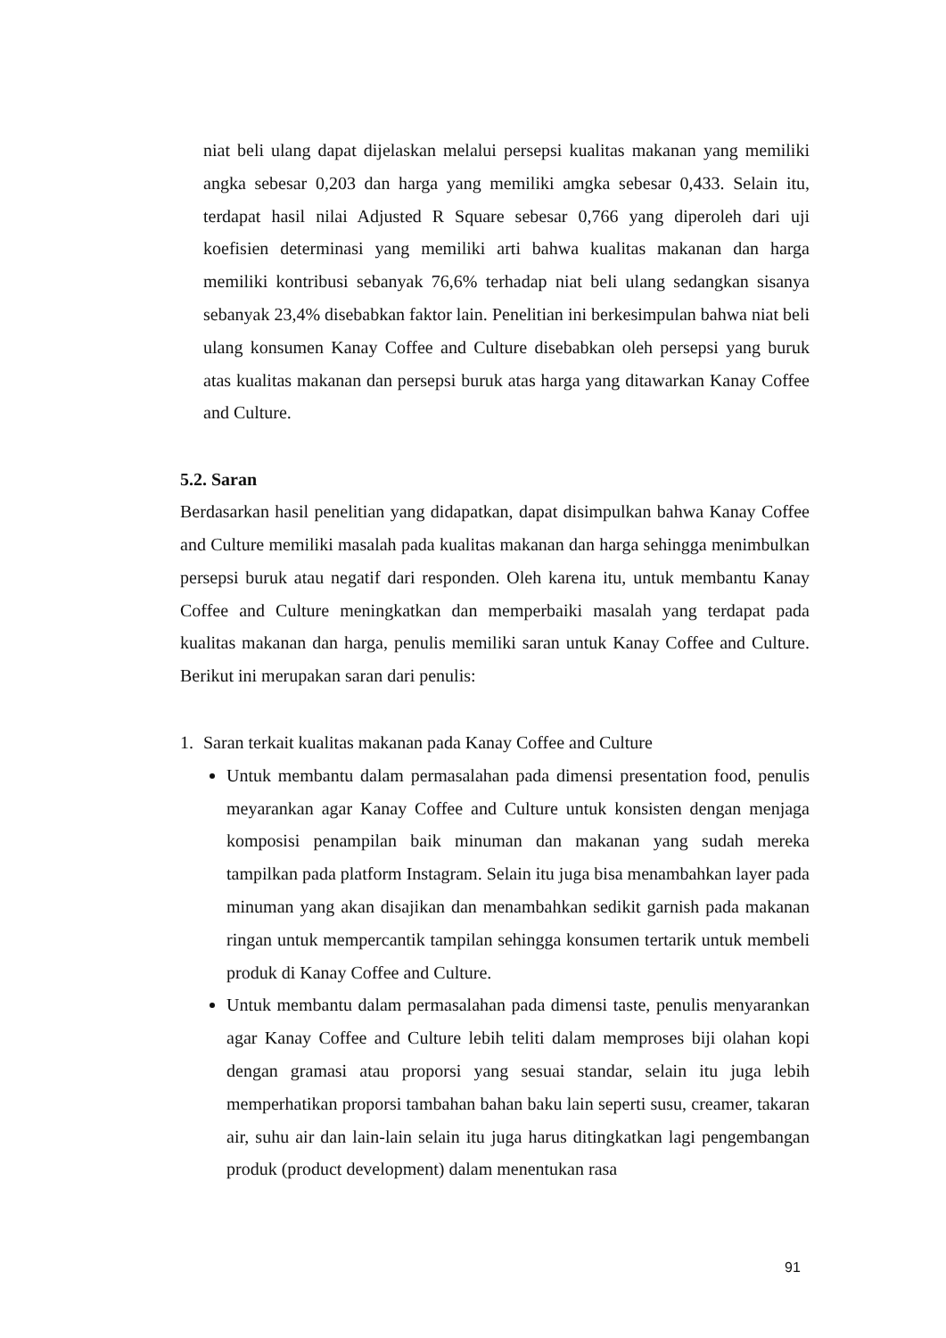niat beli ulang dapat dijelaskan melalui persepsi kualitas makanan yang memiliki angka sebesar 0,203 dan harga yang memiliki amgka sebesar 0,433. Selain itu, terdapat hasil nilai Adjusted R Square sebesar 0,766 yang diperoleh dari uji koefisien determinasi yang memiliki arti bahwa kualitas makanan dan harga memiliki kontribusi sebanyak 76,6% terhadap niat beli ulang sedangkan sisanya sebanyak 23,4% disebabkan faktor lain. Penelitian ini berkesimpulan bahwa niat beli ulang konsumen Kanay Coffee and Culture disebabkan oleh persepsi yang buruk atas kualitas makanan dan persepsi buruk atas harga yang ditawarkan Kanay Coffee and Culture.
5.2. Saran
Berdasarkan hasil penelitian yang didapatkan, dapat disimpulkan bahwa Kanay Coffee and Culture memiliki masalah pada kualitas makanan dan harga sehingga menimbulkan persepsi buruk atau negatif dari responden. Oleh karena itu, untuk membantu Kanay Coffee and Culture meningkatkan dan memperbaiki masalah yang terdapat pada kualitas makanan dan harga, penulis memiliki saran untuk Kanay Coffee and Culture. Berikut ini merupakan saran dari penulis:
1. Saran terkait kualitas makanan pada Kanay Coffee and Culture
Untuk membantu dalam permasalahan pada dimensi presentation food, penulis meyarankan agar Kanay Coffee and Culture untuk konsisten dengan menjaga komposisi penampilan baik minuman dan makanan yang sudah mereka tampilkan pada platform Instagram. Selain itu juga bisa menambahkan layer pada minuman yang akan disajikan dan menambahkan sedikit garnish pada makanan ringan untuk mempercantik tampilan sehingga konsumen tertarik untuk membeli produk di Kanay Coffee and Culture.
Untuk membantu dalam permasalahan pada dimensi taste, penulis menyarankan agar Kanay Coffee and Culture lebih teliti dalam memproses biji olahan kopi dengan gramasi atau proporsi yang sesuai standar, selain itu juga lebih memperhatikan proporsi tambahan bahan baku lain seperti susu, creamer, takaran air, suhu air dan lain-lain selain itu juga harus ditingkatkan lagi pengembangan produk (product development) dalam menentukan rasa
91